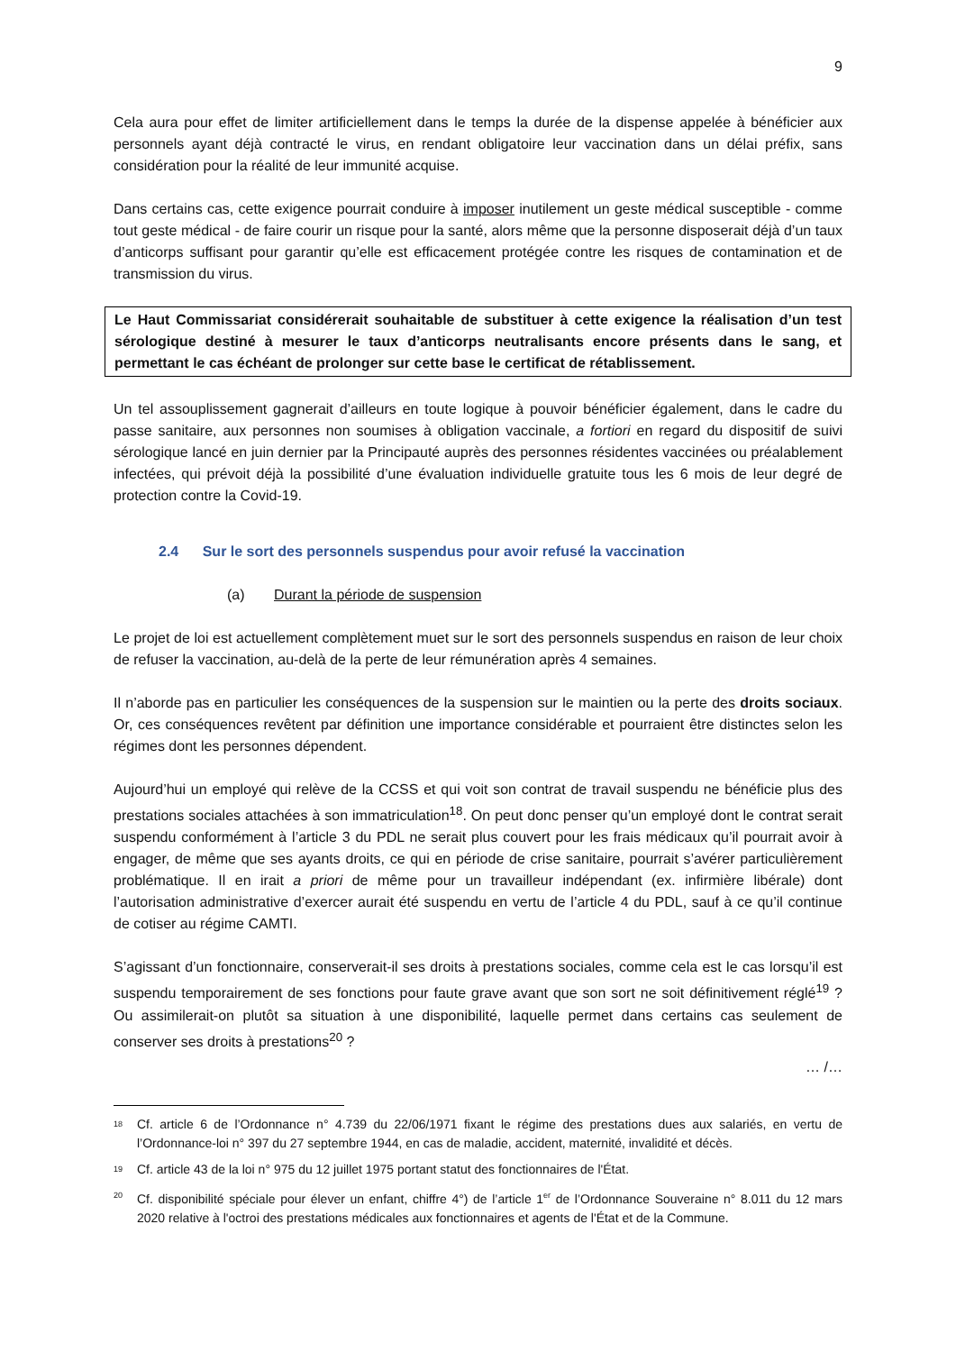9
Cela aura pour effet de limiter artificiellement dans le temps la durée de la dispense appelée à bénéficier aux personnels ayant déjà contracté le virus, en rendant obligatoire leur vaccination dans un délai préfix, sans considération pour la réalité de leur immunité acquise.
Dans certains cas, cette exigence pourrait conduire à imposer inutilement un geste médical susceptible - comme tout geste médical - de faire courir un risque pour la santé, alors même que la personne disposerait déjà d’un taux d’anticorps suffisant pour garantir qu’elle est efficacement protégée contre les risques de contamination et de transmission du virus.
Le Haut Commissariat considérerait souhaitable de substituer à cette exigence la réalisation d’un test sérologique destiné à mesurer le taux d’anticorps neutralisants encore présents dans le sang, et permettant le cas échéant de prolonger sur cette base le certificat de rétablissement.
Un tel assouplissement gagnerait d’ailleurs en toute logique à pouvoir bénéficier également, dans le cadre du passe sanitaire, aux personnes non soumises à obligation vaccinale, a fortiori en regard du dispositif de suivi sérologique lancé en juin dernier par la Principauté auprès des personnes résidentes vaccinées ou préalablement infectées, qui prévoit déjà la possibilité d’une évaluation individuelle gratuite tous les 6 mois de leur degré de protection contre la Covid-19.
2.4 Sur le sort des personnels suspendus pour avoir refusé la vaccination
(a) Durant la période de suspension
Le projet de loi est actuellement complètement muet sur le sort des personnels suspendus en raison de leur choix de refuser la vaccination, au-delà de la perte de leur rémunération après 4 semaines.
Il n’aborde pas en particulier les conséquences de la suspension sur le maintien ou la perte des droits sociaux. Or, ces conséquences revêtent par définition une importance considérable et pourraient être distinctes selon les régimes dont les personnes dépendent.
Aujourd’hui un employé qui relève de la CCSS et qui voit son contrat de travail suspendu ne bénéficie plus des prestations sociales attachées à son immatriculation<sup>18</sup>. On peut donc penser qu’un employé dont le contrat serait suspendu conformément à l’article 3 du PDL ne serait plus couvert pour les frais médicaux qu’il pourrait avoir à engager, de même que ses ayants droits, ce qui en période de crise sanitaire, pourrait s’avérer particulièrement problématique. Il en irait a priori de même pour un travailleur indépendant (ex. infirmière libérale) dont l’autorisation administrative d’exercer aurait été suspendu en vertu de l’article 4 du PDL, sauf à ce qu’il continue de cotiser au régime CAMTI.
S’agissant d’un fonctionnaire, conserverait-il ses droits à prestations sociales, comme cela est le cas lorsqu’il est suspendu temporairement de ses fonctions pour faute grave avant que son sort ne soit définitivement réglé<sup>19</sup> ? Ou assimilerait-on plutôt sa situation à une disponibilité, laquelle permet dans certains cas seulement de conserver ses droits à prestations<sup>20</sup> ?
… /…
<sup>18</sup>
Cf. article 6 de l’Ordonnance n° 4.739 du 22/06/1971 fixant le régime des prestations dues aux salariés, en vertu de l’Ordonnance-loi n° 397 du 27 septembre 1944, en cas de maladie, accident, maternité, invalidité et décès.
<sup>19</sup>
Cf. article 43 de la loi n° 975 du 12 juillet 1975 portant statut des fonctionnaires de l'État.
<sup>20</sup>
Cf. disponibilité spéciale pour élever un enfant, chiffre 4°) de l’article 1<sup>er</sup> de l’Ordonnance Souveraine n° 8.011 du 12 mars 2020 relative à l'octroi des prestations médicales aux fonctionnaires et agents de l'État et de la Commune.